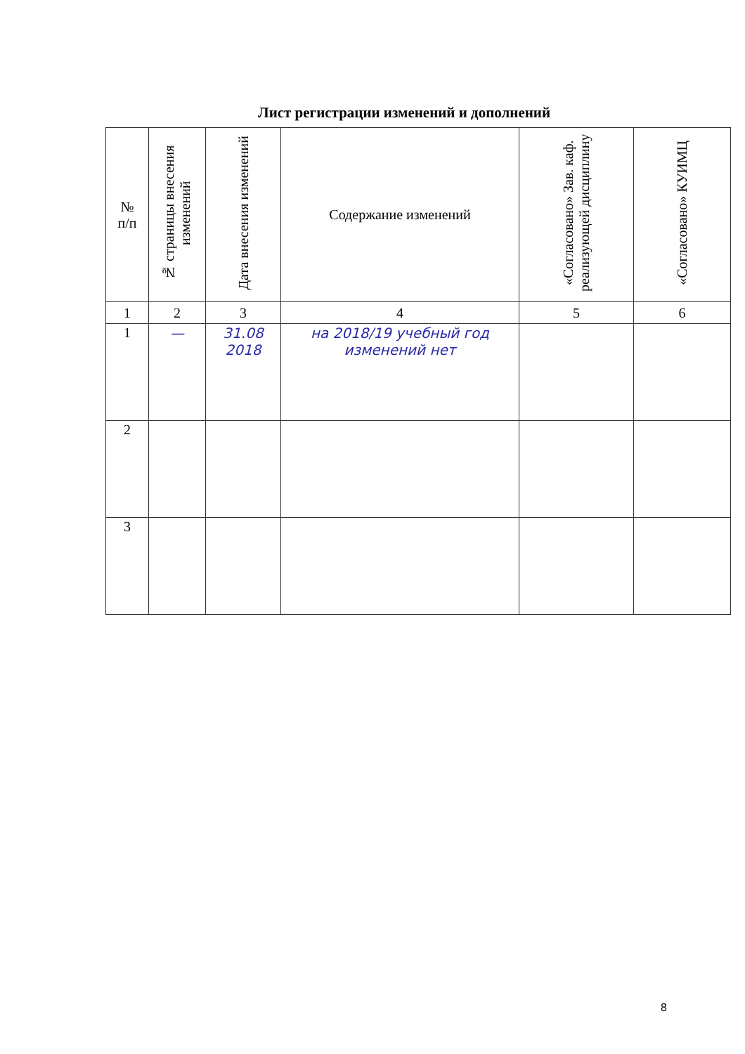Лист регистрации изменений и дополнений
| № п/п | № страницы внесения изменений | Дата внесения изменений | Содержание изменений | «Согласовано» Зав. каф. реализующей дисциплину | «Согласовано» КУИМЦ |
| --- | --- | --- | --- | --- | --- |
| 1 | 2 | 3 | 4 | 5 | 6 |
| 1 | — | 31.08 2018 | на 2018/19 учебный год изменений нет | | |
| 2 | | | | | |
| 3 | | | | | |
8